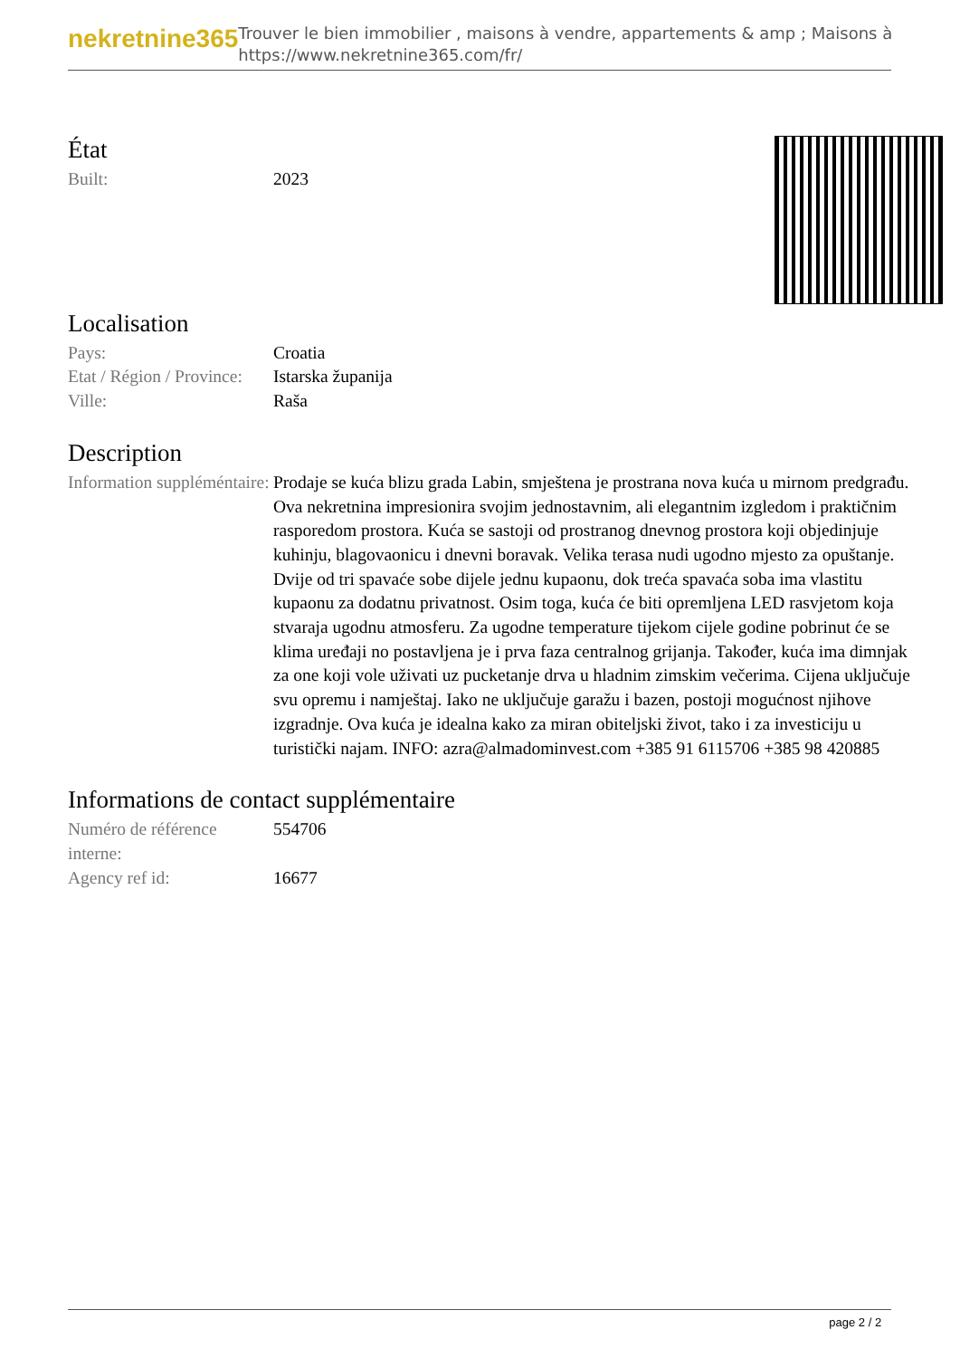nekretnine365
Trouver le bien immobilier , maisons à vendre, appartements & amp ; Maisons à
https://www.nekretnine365.com/fr/
État
| Built: | 2023 |
Localisation
| Pays: | Croatia |
| Etat / Région / Province: | Istarska županija |
| Ville: | Raša |
Description
| Information suppléméntaire: | Prodaje se kuća blizu grada Labin, smještena je prostrana nova kuća u mirnom predgrađu. Ova nekretnina impresionira svojim jednostavnim, ali elegantnim izgledom i praktičnim rasporedom prostora. Kuća se sastoji od prostranog dnevnog prostora koji objedinjuje kuhinju, blagovaonicu i dnevni boravak. Velika terasa nudi ugodno mjesto za opuštanje. Dvije od tri spavaće sobe dijele jednu kupaonu, dok treća spavaća soba ima vlastitu kupaonu za dodatnu privatnost. Osim toga, kuća će biti opremljena LED rasvjetom koja stvaraja ugodnu atmosferu. Za ugodne temperature tijekom cijele godine pobrinut će se klima uređaji no postavljena je i prva faza centralnog grijanja. Također, kuća ima dimnjak za one koji vole uživati uz pucketanje drva u hladnim zimskim večerima. Cijena uključuje svu opremu i namještaj. Iako ne uključuje garažu i bazen, postoji mogućnost njihove izgradnje. Ova kuća je idealna kako za miran obiteljski život, tako i za investiciju u turistički najam. INFO: azra@almadominvest.com +385 91 6115706 +385 98 420885 |
Informations de contact supplémentaire
| Numéro de référence interne: | 554706 |
| Agency ref id: | 16677 |
page 2 / 2